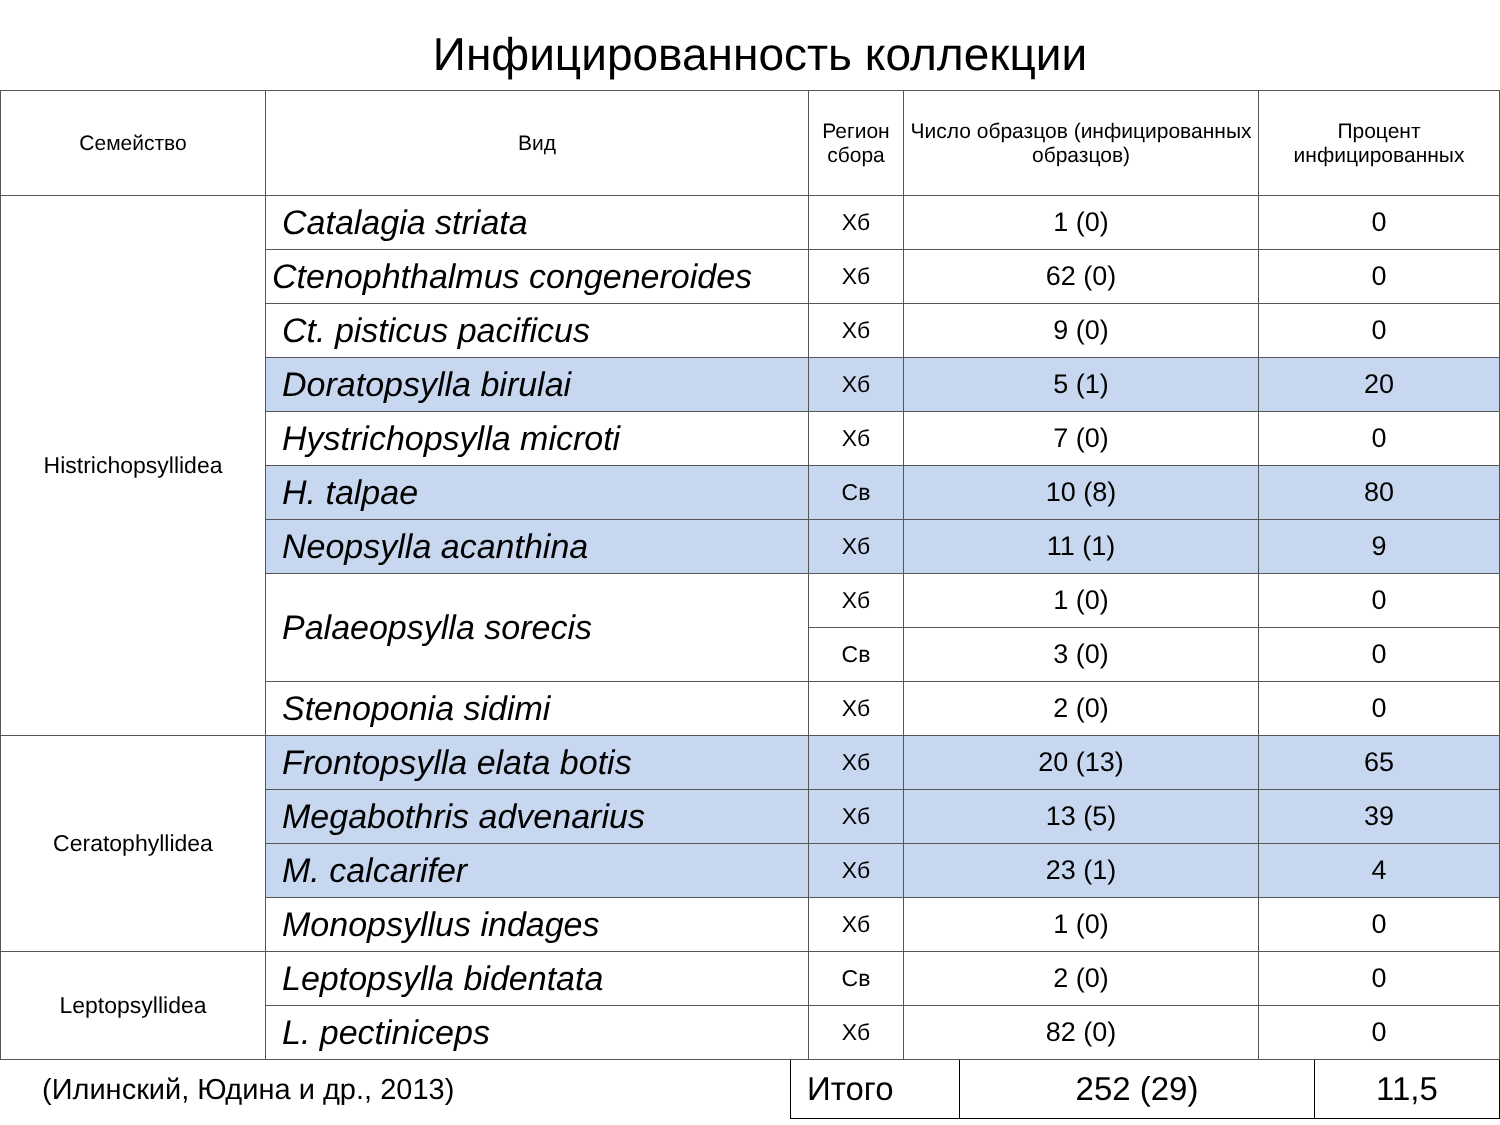Инфицированность коллекции
| Семейство | Вид | Регион сбора | Число образцов (инфицированных образцов) | Процент инфицированных |
| --- | --- | --- | --- | --- |
| Histrichopsyllidea | Catalagia striata | Хб | 1 (0) | 0 |
| | Ctenophthalmus congeneroides | Хб | 62 (0) | 0 |
| | Ct. pisticus pacificus | Хб | 9 (0) | 0 |
| | Doratopsylla birulai | Хб | 5 (1) | 20 |
| | Hystrichopsylla microti | Хб | 7 (0) | 0 |
| | H. talpae | Св | 10 (8) | 80 |
| | Neopsylla acanthina | Хб | 11 (1) | 9 |
| | Palaeopsylla sorecis | Хб | 1 (0) | 0 |
| | | Св | 3 (0) | 0 |
| | Stenoponia sidimi | Хб | 2 (0) | 0 |
| Ceratophyllidea | Frontopsylla elata botis | Хб | 20 (13) | 65 |
| | Megabothris advenarius | Хб | 13 (5) | 39 |
| | M. calcarifer | Хб | 23 (1) | 4 |
| | Monopsyllus indages | Хб | 1 (0) | 0 |
| Leptopsyllidea | Leptopsylla bidentata | Св | 2 (0) | 0 |
| | L. pectiniceps | Хб | 82 (0) | 0 |
| (Илинский, Юдина и др., 2013) | Итого | 252 (29) | 11,5 |